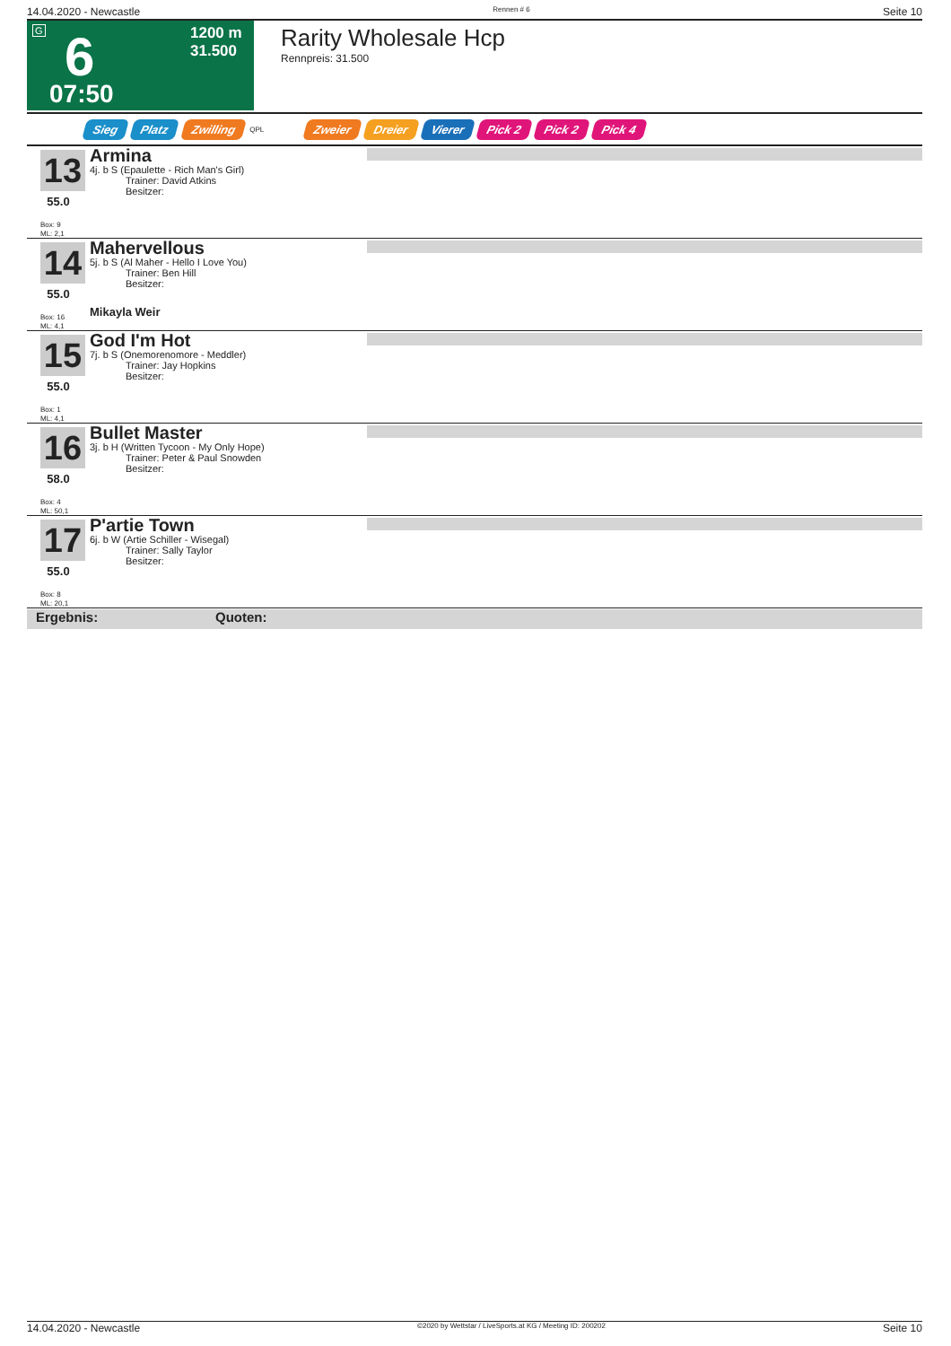14.04.2020 - Newcastle Rennen # 6 Seite 10
G 6 1200 m
31.500
07:50
Rarity Wholesale Hcp
Rennpreis: 31.500
Sieg Platz Zwilling QPL Zweier Dreier Vierer Pick 2 Pick 2 Pick 4
13
55.0
Box: 9
ML: 2,1
Armina
4j. b S (Epaulette - Rich Man's Girl)
Trainer: David Atkins
Besitzer:
14
55.0
Box: 16
ML: 4,1
Mahervellous
5j. b S (Al Maher - Hello I Love You)
Trainer: Ben Hill
Besitzer:
Mikayla Weir
15
55.0
Box: 1
ML: 4,1
God I'm Hot
7j. b S (Onemorenomore - Meddler)
Trainer: Jay Hopkins
Besitzer:
16
58.0
Box: 4
ML: 50,1
Bullet Master
3j. b H (Written Tycoon - My Only Hope)
Trainer: Peter & Paul Snowden
Besitzer:
17
55.0
Box: 8
ML: 20,1
P'artie Town
6j. b W (Artie Schiller - Wisegal)
Trainer: Sally Taylor
Besitzer:
Ergebnis: Quoten:
14.04.2020 - Newcastle ©2020 by Wettstar / LiveSports.at KG / Meeting ID: 200202 Seite 10